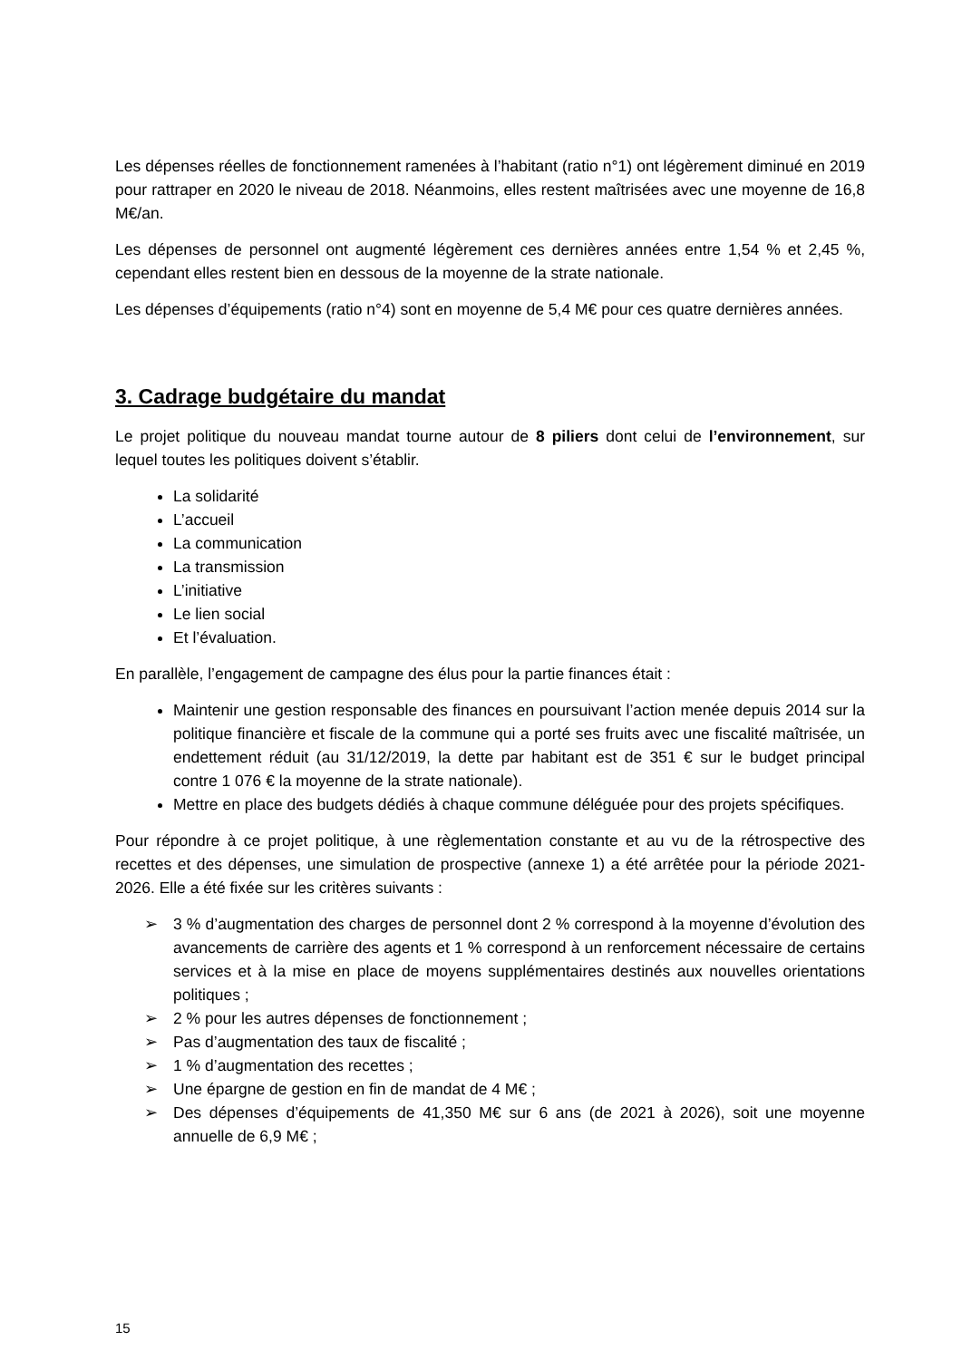Les dépenses réelles de fonctionnement ramenées à l’habitant (ratio n°1) ont légèrement diminué en 2019 pour rattraper en 2020 le niveau de 2018. Néanmoins, elles restent maîtrisées avec une moyenne de 16,8 M€/an.
Les dépenses de personnel ont augmenté légèrement ces dernières années entre 1,54 % et 2,45 %, cependant elles restent bien en dessous de la moyenne de la strate nationale.
Les dépenses d’équipements (ratio n°4) sont en moyenne de 5,4 M€ pour ces quatre dernières années.
3. Cadrage budgétaire du mandat
Le projet politique du nouveau mandat tourne autour de 8 piliers dont celui de l’environnement, sur lequel toutes les politiques doivent s’établir.
La solidarité
L’accueil
La communication
La transmission
L’initiative
Le lien social
Et l’évaluation.
En parallèle, l’engagement de campagne des élus pour la partie finances était :
Maintenir une gestion responsable des finances en poursuivant l’action menée depuis 2014 sur la politique financière et fiscale de la commune qui a porté ses fruits avec une fiscalité maîtrisée, un endettement réduit (au 31/12/2019, la dette par habitant est de 351 € sur le budget principal contre 1 076 € la moyenne de la strate nationale).
Mettre en place des budgets dédiés à chaque commune déléguée pour des projets spécifiques.
Pour répondre à ce projet politique, à une règlementation constante et au vu de la rétrospective des recettes et des dépenses, une simulation de prospective (annexe 1) a été arrêtée pour la période 2021-2026. Elle a été fixée sur les critères suivants :
➢ 3 % d’augmentation des charges de personnel dont 2 % correspond à la moyenne d’évolution des avancements de carrière des agents et 1 % correspond à un renforcement nécessaire de certains services et à la mise en place de moyens supplémentaires destinés aux nouvelles orientations politiques ;
➢ 2 % pour les autres dépenses de fonctionnement ;
➢ Pas d’augmentation des taux de fiscalité ;
➢ 1 % d’augmentation des recettes ;
➢ Une épargne de gestion en fin de mandat de 4 M€ ;
➢ Des dépenses d’équipements de 41,350 M€ sur 6 ans (de 2021 à 2026), soit une moyenne annuelle de 6,9 M€ ;
15